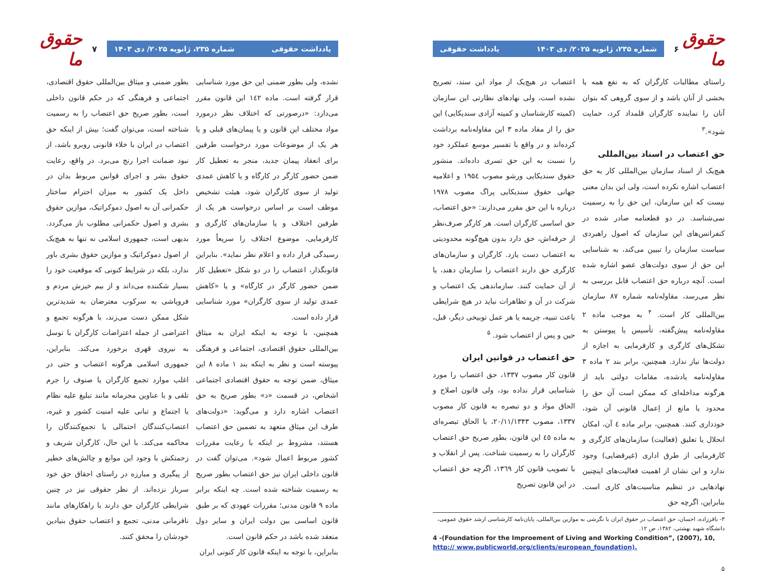حقوق ما
۶
شماره ۲۳۵، ژانویه ۲۰۲۵/ دی ۱۴۰۳ یادداشت حقوقی
راستای مطالبات کارگران که به نفع همه یا بخشی از آنان باشد و از سوی گروهی که بتوان آنان را نماینده کارگران قلمداد کرد، حمایت شود».<sup>۳</sup>
حق اعتصاب در اسناد بین‌المللی
هیچ‌یک از اسناد سازمان بین‌المللی کار به حق اعتصاب اشاره نکرده است، ولی این بدان معنی نیست که این سازمان، این حق را به رسمیت نمی‌شناسد. در دو قطعنامه صادر شده در کنفرانس‌های این سازمان که اصول راهبردی سیاست سازمان را تبیین می‌کند، به شناسایی این حق از سوی دولت‌های عضو اشاره شده است. آنچه درباره حق اعتصاب قابل بررسی به نظر می‌رسد، مقاوله‌نامه شماره ۸۷ سازمان بین‌المللی کار است. <sup>۴</sup> به موجب ماده ۲ مقاوله‌نامه پیش‌گفته، تأسیس یا پیوستن به تشکل‌های کارگری و کارفرمایی به اجازه از دولت‌ها نیاز ندارد. همچنین، برابر بند ۲ ماده ۳ مقاوله‌نامه یادشده، مقامات دولتی باید از هرگونه مداخله‌ای که ممکن است آن حق را محدود یا مانع از اِعمال قانونی آن شود، خودداری کنند. همچنین، برابر ماده ٤ آن، امکان انحلال یا تعلیق (فعالیت) سازمان‌های کارگری و کارفرمایی از طرق اداری (غیرقضایی) وجود ندارد و این نشان از اهمیت فعالیت‌های اینچنین نهادهایی در تنظیم مناسبت‌های کاری است. بنابراین، اگرچه حق
اعتصاب در هیچ‌یک از مواد این سند، تصریح نشده است، ولی نهادهای نظارتی این سازمان (کمیته کارشناسان و کمیته آزادی سندیکایی) این حق را از مفاد ماده ۳ این مقاوله‌نامه برداشت کرده‌اند و در واقع با تفسیر موسع عملکرد خود را نسبت به این حق تسری داده‌اند. منشور حقوق سندیکایی ورشو مصوب ۱۹۵٤ و اعلامیه جهانی حقوق سندیکایی پراگ مصوب ۱۹۷۸ درباره با این حق مقرر می‌دارند: «حق اعتصاب، حق اساسی کارگران است. هر کارگر صرف‌نظر از حرفه‌اش، حق دارد بدون هیچ‌گونه محدودیتی به اعتصاب دست یازد. کارگران و سازمان‌های کارگری حق دارند اعتصاب را سازمان دهند، یا از آن حمایت کنند. سازماندهی یک اعتصاب و شرکت در آن و تظاهرات نباید در هیچ شرایطی باعث تنبیه، جریمه یا هر عمل توبیخی دیگر، قبل، حین و پس از اعتصاب شود. <sup>۵</sup>
حق اعتصاب در قوانین ایران
قانون کار مصوب ۱۳۳۷، حق اعتصاب را مورد شناسایی قرار نداده بود، ولی قانون اصلاح و الحاق مواد و دو تبصره به قانون کار مصوب ۱۳۳۷، مصوب ۲۰/۱۱/۱۳۴۳، با الحاق تبصره‌ای به ماده ٤٥ این قانون، بطور صریح حق اعتصاب کارگران را به رسمیت شناخت. پس از انقلاب و با تصویب قانون کار ۱۳٦۹، اگرچه حق اعتصاب در این قانون تصریح
۳- باقرزاده، احسان، حق اعتصاب در حقوق ایران با نگرشی به موازین بین‌المللی، پایان‌نامه کارشناسی ارشد حقوق عمومی، دانشگاه شهید بهشتی، ۱۳۸۲، ص ۱۲.
4 -(Foundation for the Improement of Living and Working Condition”, (2007), 10, http:// www.publicworld.org/clients/european_foundation).
۵
حقوق ما
۷
یادداشت حقوقی شماره ۲۳۵، ژانویه ۲۰۲۵/ دی ۱۴۰۳
نشده، ولی بطور ضمنی این حق مورد شناسایی قرار گرفته است. ماده ۱٤۲ این قانون مقرر می‌دارد: «درصورتی که اختلاف نظر درمورد مواد مختلف این قانون و یا پیمان‌های قبلی و یا هر یک از موضوعات مورد درخواست طرفین برای انعقاد پیمان جدید، منجر به تعطیل کار ضمن حضور کارگر در کارگاه و یا کاهش عمدی تولید از سوی کارگران شود، هیئت تشخیص موظف است بر اساس درخواست هر یک از طرفین اختلاف و یا سازمان‌های کارگری و کارفرمایی، موضوع اختلاف را سریعاً مورد رسیدگی قرار داده و اعلام نظر نماید». بنابراین قانونگذار، اعتصاب را در دو شکل «تعطیل کار ضمن حضور کارگر در کارگاه» و یا «کاهش عمدی تولید از سوی کارگران» مورد شناسایی قرار داده است.
همچنین، با توجه به اینکه ایران به میثاق بین‌المللی حقوق اقتصادی، اجتماعی و فرهنگی پیوسته است و نظر به اینکه بند ۱ ماده ۸ این میثاق، ضمن توجه به حقوق اقتصادی اجتماعی اشخاص، در قسمت «د» بطور صریح به حق اعتصاب اشاره دارد و می‌گوید: «دولت‌های طرف این میثاق متعهد به تضمین حق اعتصاب هستند، مشروط بر اینکه با رعایت مقررات کشور مربوط اعمال شود». می‌توان گفت در قانون داخلی ایران نیز حق اعتصاب بطور صریح به رسمیت شناخته شده است. چه اینکه برابر ماده ۹ قانون مدنی؛ مقررات عهودی که بر طبق قانون اساسی بین دولت ایران و سایر دول منعقد شده باشد در حکم قانون است.
بنابراین، با توجه به اینکه قانون کار کنونی ایران
بطور ضمنی و میثاق بین‌المللی حقوق اقتصادی، اجتماعی و فرهنگی که در حکم قانون داخلی است، بطور صریح حق اعتصاب را به رسمیت شناخته است، می‌توان گفت؛ بیش از اینکه حق اعتصاب در ایران با خلاء قانونی روبرو باشد، از نبود ضمانت اجرا رنج می‌برد. در واقع، رعایت حقوق بشر و اجرای قوانین مربوط بدان در داخل یک کشور به میزان احترام ساختار حکمرانی آن به اصول دموکراتیک، موازین حقوق بشری و اصول حکمرانی مطلوب باز می‌گردد. بدیهی است، جمهوری اسلامی نه تنها به هیچ‌یک از اصول دموکراتیک و موازین حقوق بشری باور ندارد، بلکه در شرایط کنونی که موقعیت خود را بسیار شکننده می‌داند و از بیم خیزش مردم و فروپاشی به سرکوب معترضان به شدیدترین شکل ممکن دست می‌زند، با هرگونه تجمع و اعتراضی از جمله اعتراضات کارگران با توسل به نیروی قهری برخورد می‌کند. بنابراین، جمهوری اسلامی هرگونه اعتصاب و حتی در اغلب موارد تجمع کارگران یا صنوف را جرم تلقی و با عناوین مجرمانه مانند تبلیغ علیه نظام یا اجتماع و تبانی علیه امنیت کشور و غیره، اعتصاب‌کنندگان احتمالی یا تجمع‌کنندگان را محاکمه می‌کند. با این حال، کارگران شریف و زحمتکش با وجود این موانع و چالش‌های خطیر از پیگیری و مبارزه در راستای احقاق حق خود سرباز نزده‌اند. از نظر حقوقی نیز در چنین شرایطی کارگران حق دارند با راهکارهای مانند نافرمانی مدنی، تجمع و اعتصاب حقوق بنیادین خودشان را محقق کنند.